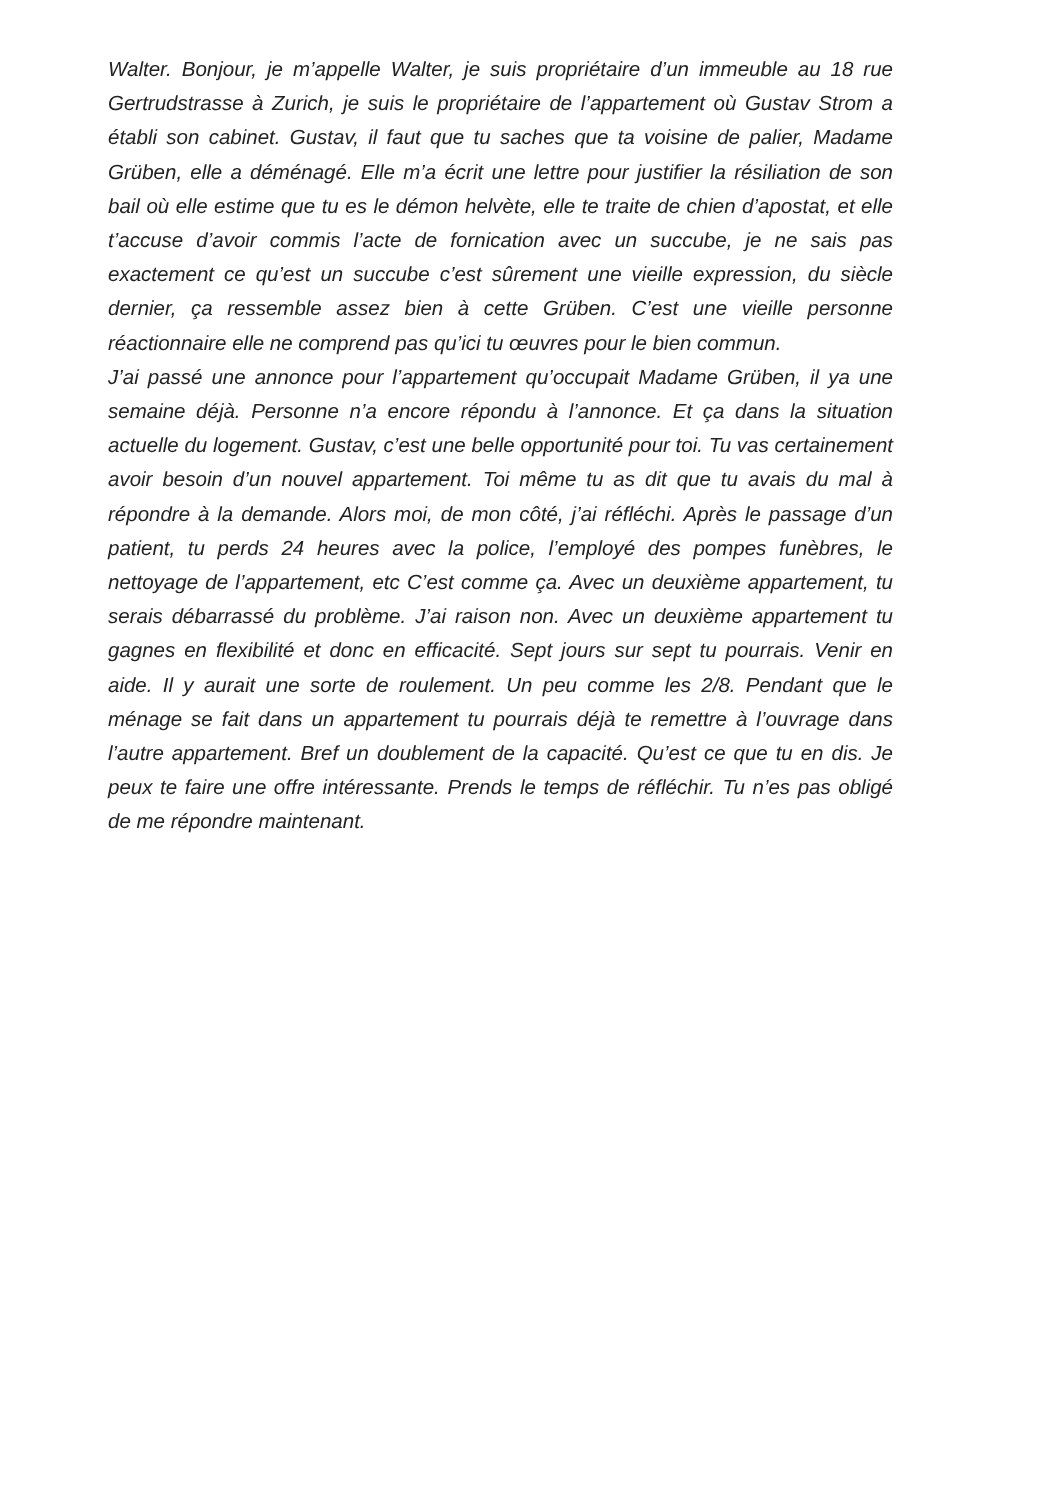Walter. Bonjour, je m’appelle Walter, je suis propriétaire d’un immeuble au 18 rue Gertrudstrasse à Zurich, je suis le propriétaire de l’appartement où Gustav Strom a établi son cabinet. Gustav, il faut que tu saches que ta voisine de palier, Madame Grüben, elle a déménagé. Elle m’a écrit une lettre pour justifier la résiliation de son bail où elle estime que tu es le démon helvète, elle te traite de chien d’apostat, et elle t’accuse d’avoir commis l’acte de fornication avec un succube, je ne sais pas exactement ce qu’est un succube c’est sûrement une vieille expression, du siècle dernier, ça ressemble assez bien à cette Grüben. C’est une vieille personne réactionnaire elle ne comprend pas qu’ici tu œuvres pour le bien commun.
J’ai passé une annonce pour l’appartement qu’occupait Madame Grüben, il ya une semaine déjà. Personne n’a encore répondu à l’annonce. Et ça dans la situation actuelle du logement. Gustav, c’est une belle opportunité pour toi. Tu vas certainement avoir besoin d’un nouvel appartement. Toi même tu as dit que tu avais du mal à répondre à la demande. Alors moi, de mon côté, j’ai réfléchi. Après le passage d’un patient, tu perds 24 heures avec la police, l’employé des pompes funèbres, le nettoyage de l’appartement, etc C’est comme ça. Avec un deuxième appartement, tu serais débarrassé du problème. J’ai raison non. Avec un deuxième appartement tu gagnes en flexibilité et donc en efficacité. Sept jours sur sept tu pourrais. Venir en aide. Il y aurait une sorte de roulement. Un peu comme les 2/8. Pendant que le ménage se fait dans un appartement tu pourrais déjà te remettre à l’ouvrage dans l’autre appartement. Bref un doublement de la capacité. Qu’est ce que tu en dis. Je peux te faire une offre intéressante. Prends le temps de réfléchir. Tu n’es pas obligé de me répondre maintenant.